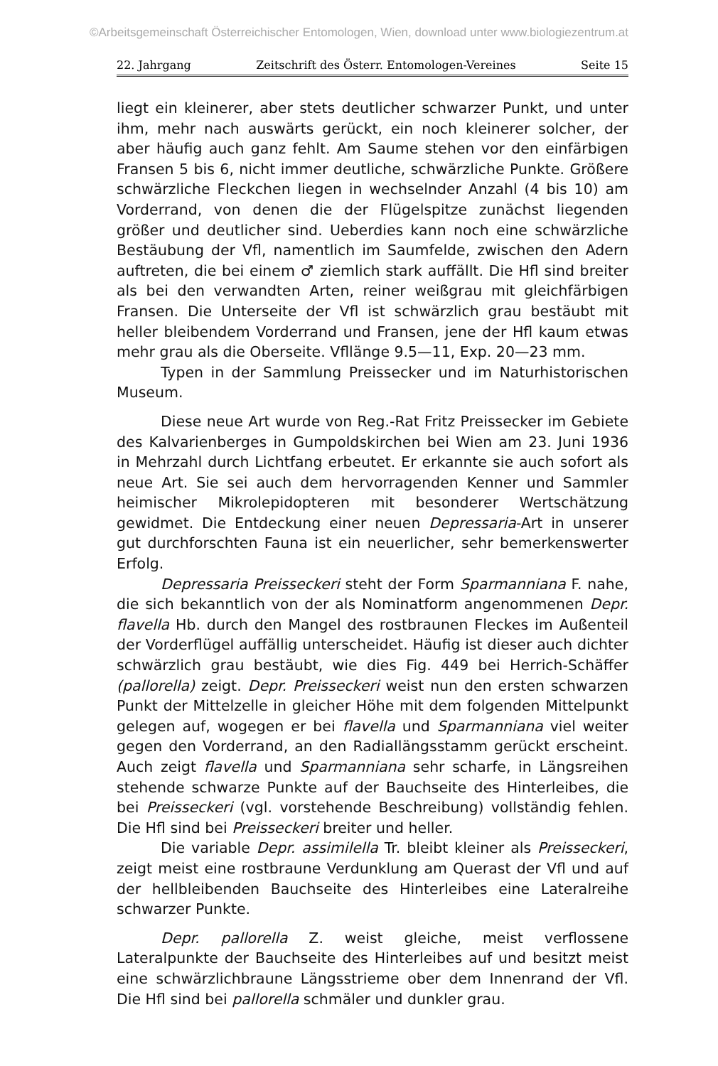©Arbeitsgemeinschaft Österreichischer Entomologen, Wien, download unter www.biologiezentrum.at
22. Jahrgang Zeitschrift des Österr. Entomologen-Vereines Seite 15
liegt ein kleinerer, aber stets deutlicher schwarzer Punkt, und unter ihm, mehr nach auswärts gerückt, ein noch kleinerer solcher, der aber häufig auch ganz fehlt. Am Saume stehen vor den einfärbigen Fransen 5 bis 6, nicht immer deutliche, schwärzliche Punkte. Größere schwärzliche Fleckchen liegen in wechselnder Anzahl (4 bis 10) am Vorderrand, von denen die der Flügelspitze zunächst liegenden größer und deutlicher sind. Ueberdies kann noch eine schwärzliche Bestäubung der Vfl, namentlich im Saumfelde, zwischen den Adern auftreten, die bei einem ♂ ziemlich stark auffällt. Die Hfl sind breiter als bei den verwandten Arten, reiner weißgrau mit gleichfärbigen Fransen. Die Unterseite der Vfl ist schwärzlich grau bestäubt mit heller bleibendem Vorderrand und Fransen, jene der Hfl kaum etwas mehr grau als die Oberseite. Vfllänge 9.5—11, Exp. 20—23 mm.
Typen in der Sammlung Preissecker und im Naturhistorischen Museum.
Diese neue Art wurde von Reg.-Rat Fritz Preissecker im Gebiete des Kalvarienberges in Gumpoldskirchen bei Wien am 23. Juni 1936 in Mehrzahl durch Lichtfang erbeutet. Er erkannte sie auch sofort als neue Art. Sie sei auch dem hervorragenden Kenner und Sammler heimischer Mikrolepidopteren mit besonderer Wertschätzung gewidmet. Die Entdeckung einer neuen Depressaria-Art in unserer gut durchforschten Fauna ist ein neuerlicher, sehr bemerkenswerter Erfolg.
Depressaria Preisseckeri steht der Form Sparmanniana F. nahe, die sich bekanntlich von der als Nominatform angenommenen Depr. flavella Hb. durch den Mangel des rostbraunen Fleckes im Außenteil der Vorderflügel auffällig unterscheidet. Häufig ist dieser auch dichter schwärzlich grau bestäubt, wie dies Fig. 449 bei Herrich-Schäffer (pallorella) zeigt. Depr. Preisseckeri weist nun den ersten schwarzen Punkt der Mittelzelle in gleicher Höhe mit dem folgenden Mittelpunkt gelegen auf, wogegen er bei flavella und Sparmanniana viel weiter gegen den Vorderrand, an den Radiallängsstamm gerückt erscheint. Auch zeigt flavella und Sparmanniana sehr scharfe, in Längsreihen stehende schwarze Punkte auf der Bauchseite des Hinterleibes, die bei Preisseckeri (vgl. vorstehende Beschreibung) vollständig fehlen. Die Hfl sind bei Preisseckeri breiter und heller.
Die variable Depr. assimilella Tr. bleibt kleiner als Preisseckeri, zeigt meist eine rostbraune Verdunklung am Querast der Vfl und auf der hellbleibenden Bauchseite des Hinterleibes eine Lateralreihe schwarzer Punkte.
Depr. pallorella Z. weist gleiche, meist verflossene Lateralpunkte der Bauchseite des Hinterleibes auf und besitzt meist eine schwärzlichbraune Längsstrieme ober dem Innenrand der Vfl. Die Hfl sind bei pallorella schmäler und dunkler grau.